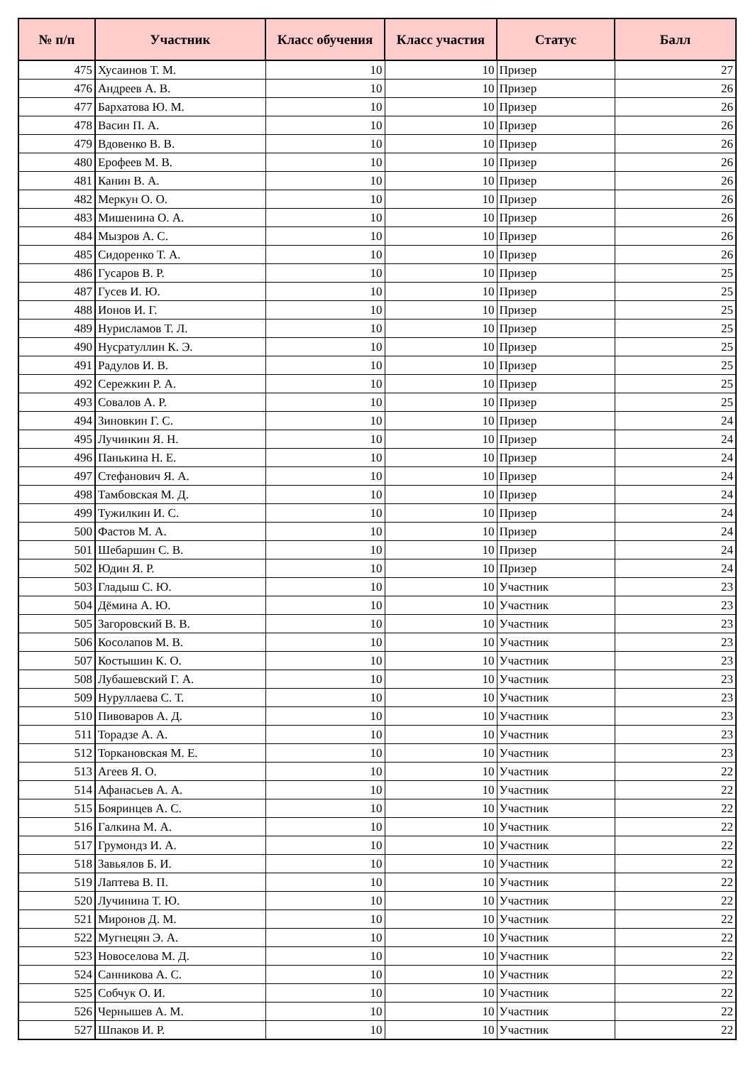| № п/п | Участник | Класс обучения | Класс участия | Статус | Балл |
| --- | --- | --- | --- | --- | --- |
| 475 | Хусаинов Т. М. | 10 | 10 | Призер | 27 |
| 476 | Андреев А. В. | 10 | 10 | Призер | 26 |
| 477 | Бархатова Ю. М. | 10 | 10 | Призер | 26 |
| 478 | Васин П. А. | 10 | 10 | Призер | 26 |
| 479 | Вдовенко В. В. | 10 | 10 | Призер | 26 |
| 480 | Ерофеев М. В. | 10 | 10 | Призер | 26 |
| 481 | Канин В. А. | 10 | 10 | Призер | 26 |
| 482 | Меркун О. О. | 10 | 10 | Призер | 26 |
| 483 | Мишенина О. А. | 10 | 10 | Призер | 26 |
| 484 | Мызров А. С. | 10 | 10 | Призер | 26 |
| 485 | Сидоренко Т. А. | 10 | 10 | Призер | 26 |
| 486 | Гусаров В. Р. | 10 | 10 | Призер | 25 |
| 487 | Гусев И. Ю. | 10 | 10 | Призер | 25 |
| 488 | Ионов И. Г. | 10 | 10 | Призер | 25 |
| 489 | Нурисламов Т. Л. | 10 | 10 | Призер | 25 |
| 490 | Нусратуллин К. Э. | 10 | 10 | Призер | 25 |
| 491 | Радулов И. В. | 10 | 10 | Призер | 25 |
| 492 | Сережкин Р. А. | 10 | 10 | Призер | 25 |
| 493 | Совалов А. Р. | 10 | 10 | Призер | 25 |
| 494 | Зиновкин Г. С. | 10 | 10 | Призер | 24 |
| 495 | Лучинкин Я. Н. | 10 | 10 | Призер | 24 |
| 496 | Панькина Н. Е. | 10 | 10 | Призер | 24 |
| 497 | Стефанович Я. А. | 10 | 10 | Призер | 24 |
| 498 | Тамбовская М. Д. | 10 | 10 | Призер | 24 |
| 499 | Тужилкин И. С. | 10 | 10 | Призер | 24 |
| 500 | Фастов М. А. | 10 | 10 | Призер | 24 |
| 501 | Шебаршин С. В. | 10 | 10 | Призер | 24 |
| 502 | Юдин Я. Р. | 10 | 10 | Призер | 24 |
| 503 | Гладыш С. Ю. | 10 | 10 | Участник | 23 |
| 504 | Дёмина А. Ю. | 10 | 10 | Участник | 23 |
| 505 | Загоровский В. В. | 10 | 10 | Участник | 23 |
| 506 | Косолапов М. В. | 10 | 10 | Участник | 23 |
| 507 | Костышин К. О. | 10 | 10 | Участник | 23 |
| 508 | Лубашевский Г. А. | 10 | 10 | Участник | 23 |
| 509 | Нуруллаева С. Т. | 10 | 10 | Участник | 23 |
| 510 | Пивоваров А. Д. | 10 | 10 | Участник | 23 |
| 511 | Торадзе А. А. | 10 | 10 | Участник | 23 |
| 512 | Торкановская М. Е. | 10 | 10 | Участник | 23 |
| 513 | Агеев Я. О. | 10 | 10 | Участник | 22 |
| 514 | Афанасьев А. А. | 10 | 10 | Участник | 22 |
| 515 | Бояринцев А. С. | 10 | 10 | Участник | 22 |
| 516 | Галкина М. А. | 10 | 10 | Участник | 22 |
| 517 | Грумондз И. А. | 10 | 10 | Участник | 22 |
| 518 | Завьялов Б. И. | 10 | 10 | Участник | 22 |
| 519 | Лаптева В. П. | 10 | 10 | Участник | 22 |
| 520 | Лучинина Т. Ю. | 10 | 10 | Участник | 22 |
| 521 | Миронов Д. М. | 10 | 10 | Участник | 22 |
| 522 | Мугнецян Э. А. | 10 | 10 | Участник | 22 |
| 523 | Новоселова М. Д. | 10 | 10 | Участник | 22 |
| 524 | Санникова А. С. | 10 | 10 | Участник | 22 |
| 525 | Собчук О. И. | 10 | 10 | Участник | 22 |
| 526 | Чернышев А. М. | 10 | 10 | Участник | 22 |
| 527 | Шпаков И. Р. | 10 | 10 | Участник | 22 |